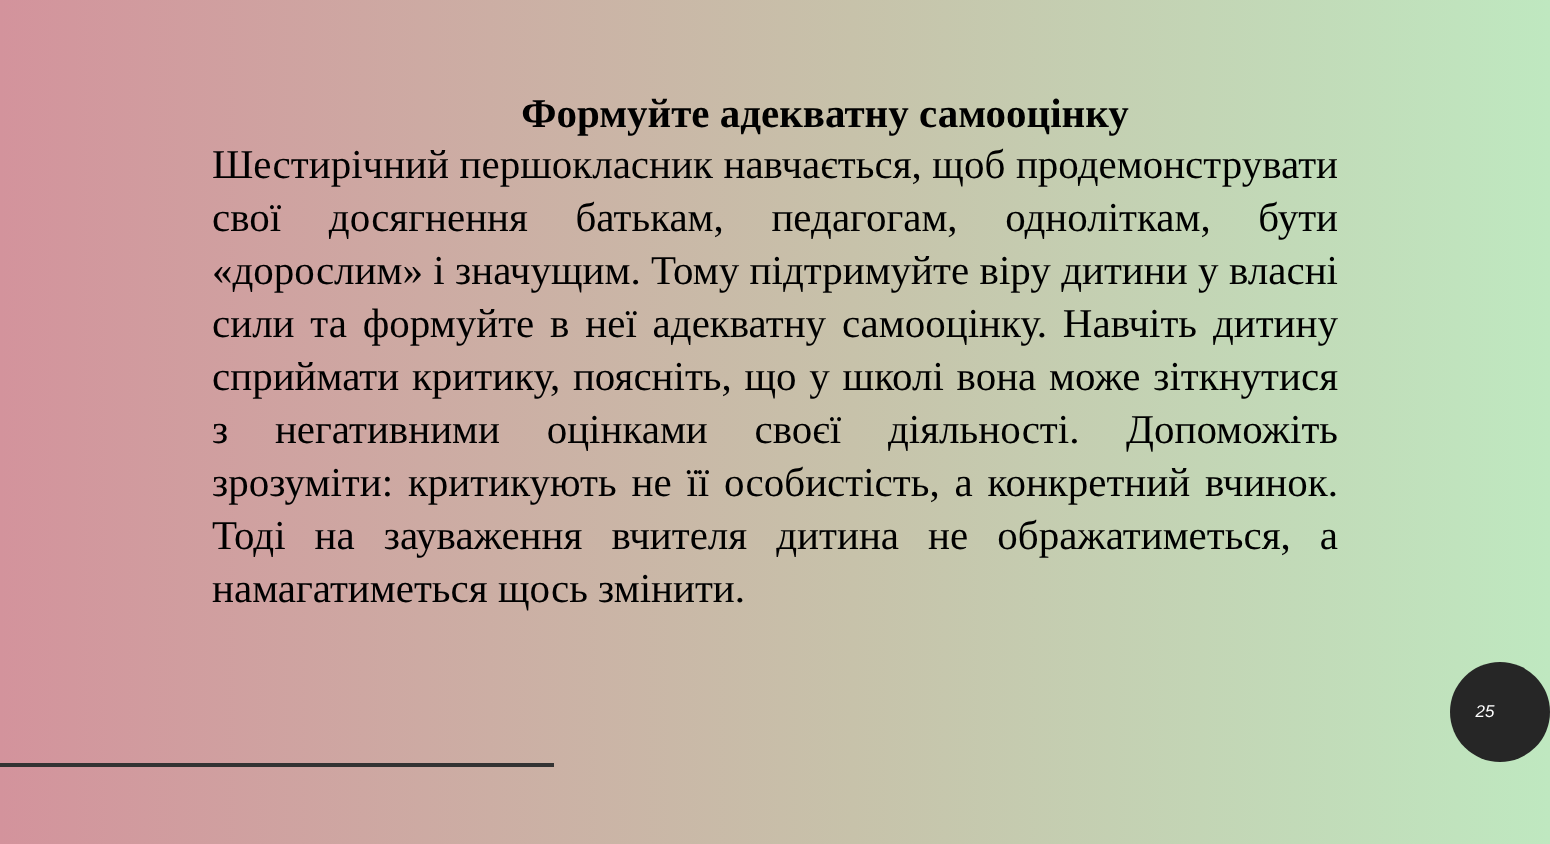Формуйте адекватну самооцінку
Шестирічний першокласник навчається, щоб продемонструвати свої досягнення батькам, педагогам, одноліткам, бути «дорослим» і значущим. Тому підтримуйте віру дитини у власні сили та формуйте в неї адекватну самооцінку. Навчіть дитину сприймати критику, поясніть, що у школі вона може зіткнутися з негативними оцінками своєї діяльності. Допоможіть зрозуміти: критикують не її особистість, а конкретний вчинок. Тоді на зауваження вчителя дитина не ображатиметься, а намагатиметься щось змінити.
25